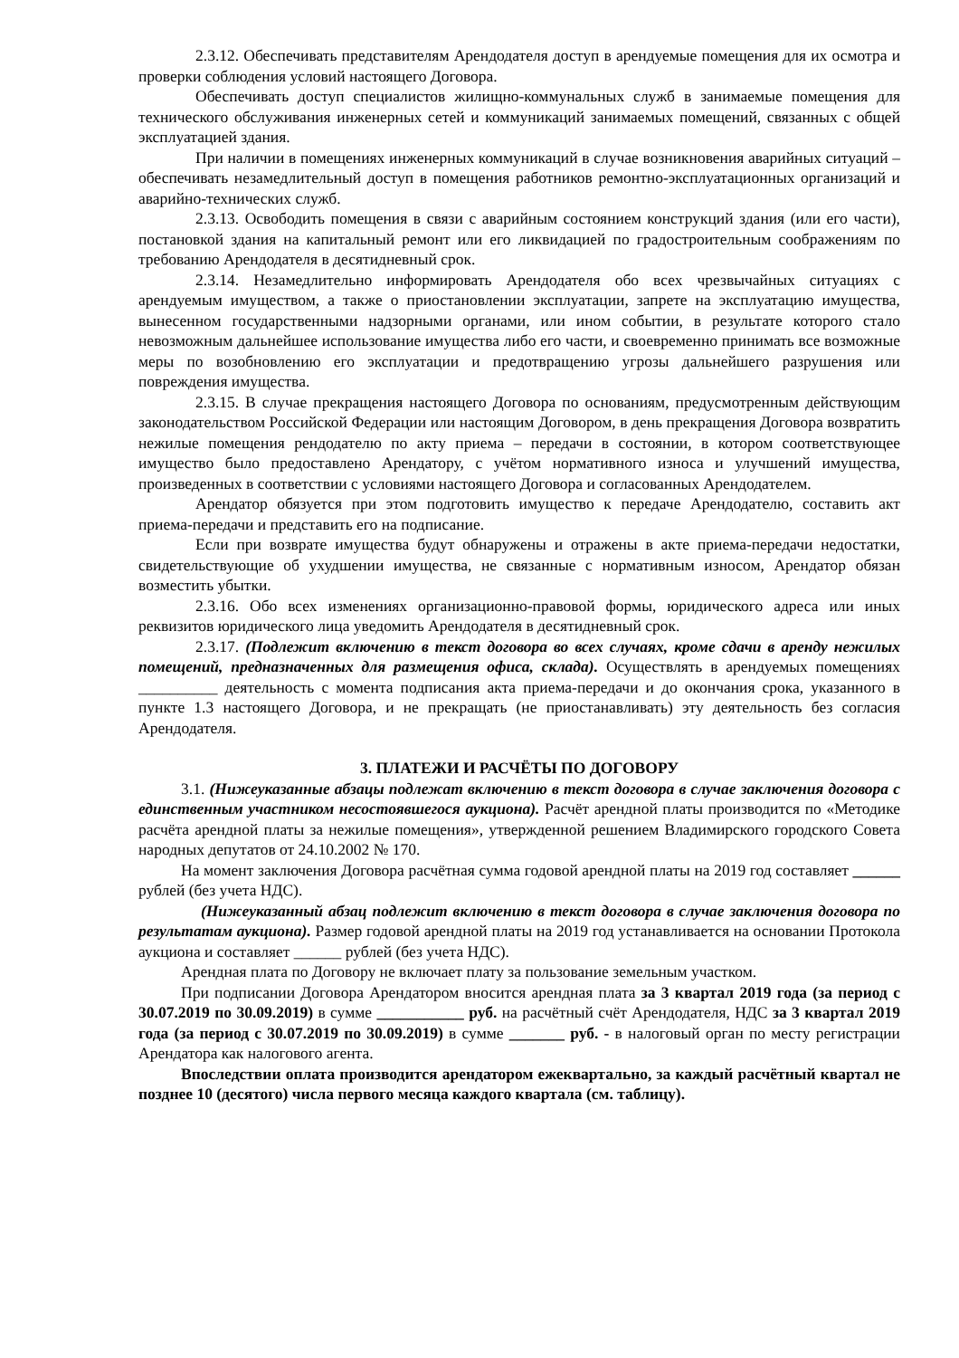2.3.12. Обеспечивать представителям Арендодателя доступ в арендуемые помещения для их осмотра и проверки соблюдения условий настоящего Договора.
Обеспечивать доступ специалистов жилищно-коммунальных служб в занимаемые помещения для технического обслуживания инженерных сетей и коммуникаций занимаемых помещений, связанных с общей эксплуатацией здания.
При наличии в помещениях инженерных коммуникаций в случае возникновения аварийных ситуаций – обеспечивать незамедлительный доступ в помещения работников ремонтно-эксплуатационных организаций и аварийно-технических служб.
2.3.13. Освободить помещения в связи с аварийным состоянием конструкций здания (или его части), постановкой здания на капитальный ремонт или его ликвидацией по градостроительным соображениям по требованию Арендодателя в десятидневный срок.
2.3.14. Незамедлительно информировать Арендодателя обо всех чрезвычайных ситуациях с арендуемым имуществом, а также о приостановлении эксплуатации, запрете на эксплуатацию имущества, вынесенном государственными надзорными органами, или ином событии, в результате которого стало невозможным дальнейшее использование имущества либо его части, и своевременно принимать все возможные меры по возобновлению его эксплуатации и предотвращению угрозы дальнейшего разрушения или повреждения имущества.
2.3.15. В случае прекращения настоящего Договора по основаниям, предусмотренным действующим законодательством Российской Федерации или настоящим Договором, в день прекращения Договора возвратить нежилые помещения рендодателю по акту приема – передачи в состоянии, в котором соответствующее имущество было предоставлено Арендатору, с учётом нормативного износа и улучшений имущества, произведенных в соответствии с условиями настоящего Договора и согласованных Арендодателем.
Арендатор обязуется при этом подготовить имущество к передаче Арендодателю, составить акт приема-передачи и представить его на подписание.
Если при возврате имущества будут обнаружены и отражены в акте приема-передачи недостатки, свидетельствующие об ухудшении имущества, не связанные с нормативным износом, Арендатор обязан возместить убытки.
2.3.16. Обо всех изменениях организационно-правовой формы, юридического адреса или иных реквизитов юридического лица уведомить Арендодателя в десятидневный срок.
2.3.17. (Подлежит включению в текст договора во всех случаях, кроме сдачи в аренду нежилых помещений, предназначенных для размещения офиса, склада). Осуществлять в арендуемых помещениях __________ деятельность с момента подписания акта приема-передачи и до окончания срока, указанного в пункте 1.3 настоящего Договора, и не прекращать (не приостанавливать) эту деятельность без согласия Арендодателя.
3. ПЛАТЕЖИ И РАСЧЁТЫ ПО ДОГОВОРУ
3.1. (Нижеуказанные абзацы подлежат включению в текст договора в случае заключения договора с единственным участником несостоявшегося аукциона). Расчёт арендной платы производится по «Методике расчёта арендной платы за нежилые помещения», утвержденной решением Владимирского городского Совета народных депутатов от 24.10.2002 № 170.
На момент заключения Договора расчётная сумма годовой арендной платы на 2019 год составляет ______ рублей (без учета НДС).
(Нижеуказанный абзац подлежит включению в текст договора в случае заключения договора по результатам аукциона). Размер годовой арендной платы на 2019 год устанавливается на основании Протокола аукциона и составляет ______ рублей (без учета НДС).
Арендная плата по Договору не включает плату за пользование земельным участком.
При подписании Договора Арендатором вносится арендная плата за 3 квартал 2019 года (за период с 30.07.2019 по 30.09.2019) в сумме ___________ руб. на расчётный счёт Арендодателя, НДС за 3 квартал 2019 года (за период с 30.07.2019 по 30.09.2019) в сумме _______ руб. - в налоговый орган по месту регистрации Арендатора как налогового агента.
Впоследствии оплата производится арендатором ежеквартально, за каждый расчётный квартал не позднее 10 (десятого) числа первого месяца каждого квартала (см. таблицу).